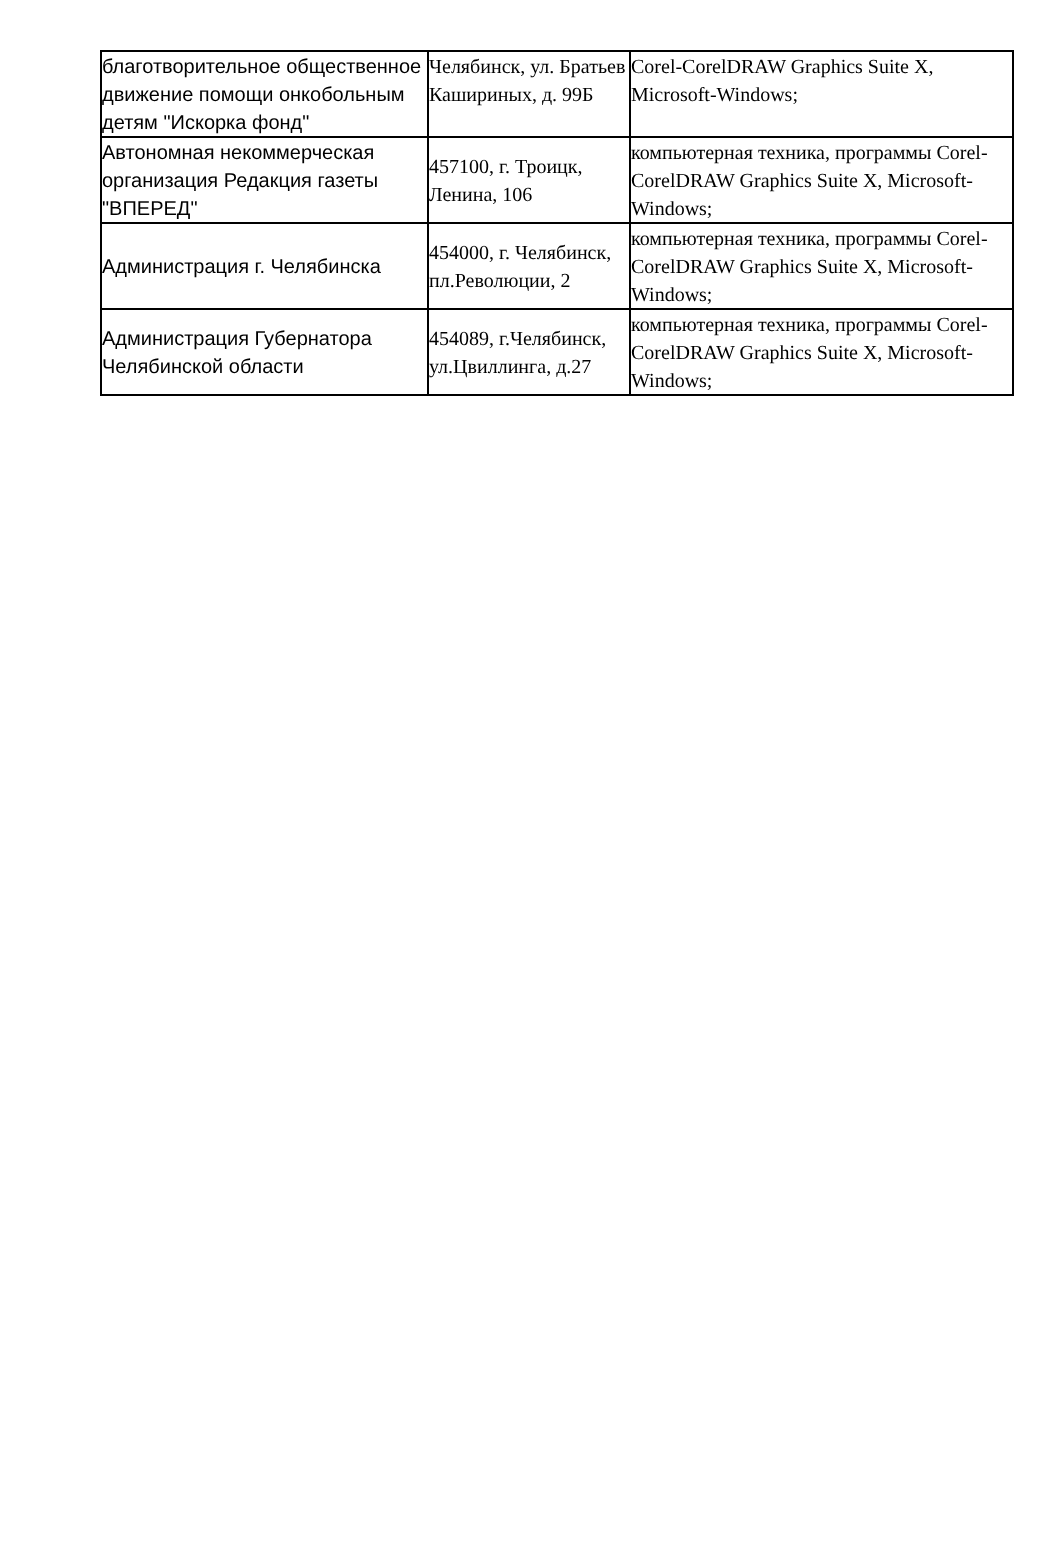| благотворительное общественное движение помощи онкобольным детям "Искорка фонд" | Челябинск, ул. Братьев Кашириных, д. 99Б | Corel-CorelDRAW Graphics Suite X, Microsoft-Windows; |
| Автономная некоммерческая организация Редакция газеты "ВПЕРЕД" | 457100, г. Троицк, Ленина, 106 | компьютерная техника, программы Corel-CorelDRAW Graphics Suite X, Microsoft-Windows; |
| Администрация г. Челябинска | 454000, г. Челябинск, пл.Революции, 2 | компьютерная техника, программы Corel-CorelDRAW Graphics Suite X, Microsoft-Windows; |
| Администрация Губернатора Челябинской области | 454089, г.Челябинск, ул.Цвиллинга, д.27 | компьютерная техника, программы Corel-CorelDRAW Graphics Suite X, Microsoft-Windows; |